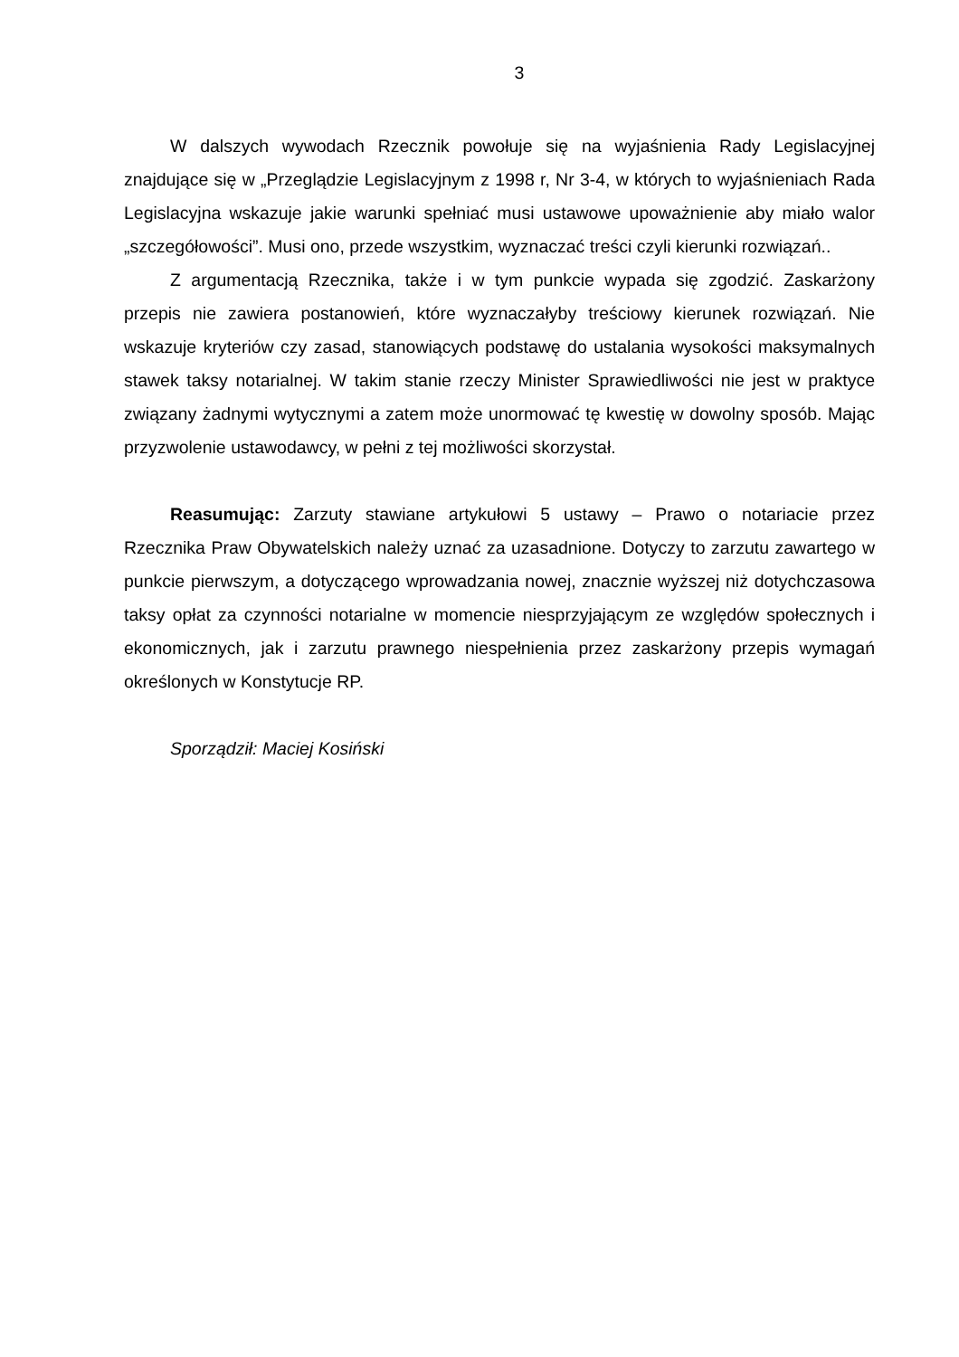3
W dalszych wywodach Rzecznik powołuje się na wyjaśnienia Rady Legislacyjnej znajdujące się w „Przeglądzie Legislacyjnym z 1998 r, Nr 3-4, w których to wyjaśnieniach Rada Legislacyjna wskazuje jakie warunki spełniać musi ustawowe upoważnienie aby miało walor „szczegółowości”. Musi ono, przede wszystkim, wyznaczać treści czyli kierunki rozwiązań..
Z argumentacją Rzecznika, także i w tym punkcie wypada się zgodzić. Zaskarżony przepis nie zawiera postanowień, które wyznaczałyby treściowy kierunek rozwiązań. Nie wskazuje kryteriów czy zasad, stanowiących podstawę do ustalania wysokości maksymalnych stawek taksy notarialnej. W takim stanie rzeczy Minister Sprawiedliwości nie jest w praktyce związany żadnymi wytycznymi a zatem może unormować tę kwestię w dowolny sposób. Mając przyzwolenie ustawodawcy, w pełni z tej możliwości skorzystał.
Reasumując: Zarzuty stawiane artykułowi 5 ustawy – Prawo o notariacie przez Rzecznika Praw Obywatelskich należy uznać za uzasadnione. Dotyczy to zarzutu zawartego w punkcie pierwszym, a dotyczącego wprowadzania nowej, znacznie wyższej niż dotychczasowa taksy opłat za czynności notarialne w momencie niesprzyjającym ze względów społecznych i ekonomicznych, jak i zarzutu prawnego niespełnienia przez zaskarżony przepis wymagań określonych w Konstytucje RP.
Sporządził: Maciej Kosiński